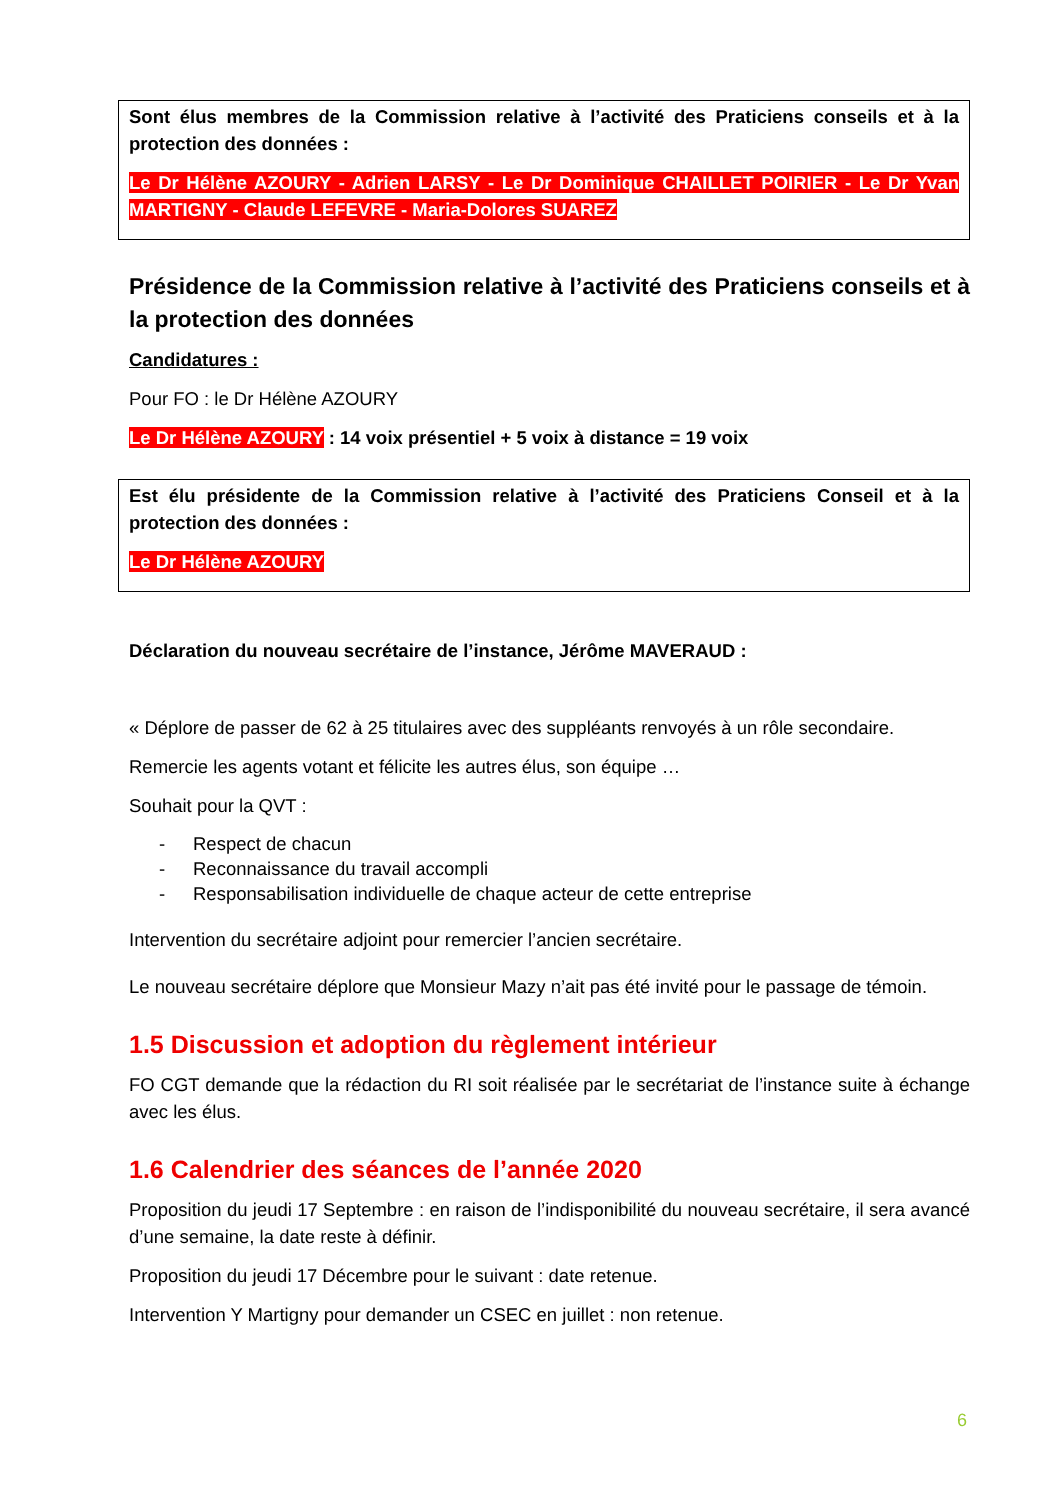Sont élus membres de la Commission relative à l’activité des Praticiens conseils et à la protection des données :
Le Dr Hélène AZOURY - Adrien LARSY - Le Dr Dominique CHAILLET POIRIER - Le Dr Yvan MARTIGNY - Claude LEFEVRE - Maria-Dolores SUAREZ
Présidence de la Commission relative à l’activité des Praticiens conseils et à la protection des données
Candidatures :
Pour FO : le Dr Hélène AZOURY
Le Dr Hélène AZOURY : 14 voix présentiel + 5 voix à distance = 19 voix
Est élu présidente de la Commission relative à l’activité des Praticiens Conseil et à la protection des données :
Le Dr Hélène AZOURY
Déclaration du nouveau secrétaire de l’instance, Jérôme MAVERAUD :
« Déplore de passer de 62 à 25 titulaires avec des suppléants renvoyés à un rôle secondaire.
Remercie les agents votant et félicite les autres élus, son équipe …
Souhait pour la QVT :
- Respect de chacun
- Reconnaissance du travail accompli
- Responsabilisation individuelle de chaque acteur de cette entreprise
Intervention du secrétaire adjoint pour remercier l’ancien secrétaire.
Le nouveau secrétaire déplore que Monsieur Mazy n’ait pas été invité pour le passage de témoin.
1.5 Discussion et adoption du règlement intérieur
FO CGT demande que la rédaction du RI soit réalisée par le secrétariat de l’instance suite à échange avec les élus.
1.6 Calendrier des séances de l’année 2020
Proposition du jeudi 17 Septembre : en raison de l’indisponibilité du nouveau secrétaire, il sera avancé d’une semaine, la date reste à définir.
Proposition du jeudi 17 Décembre pour le suivant : date retenue.
Intervention Y Martigny pour demander un CSEC en juillet : non retenue.
6